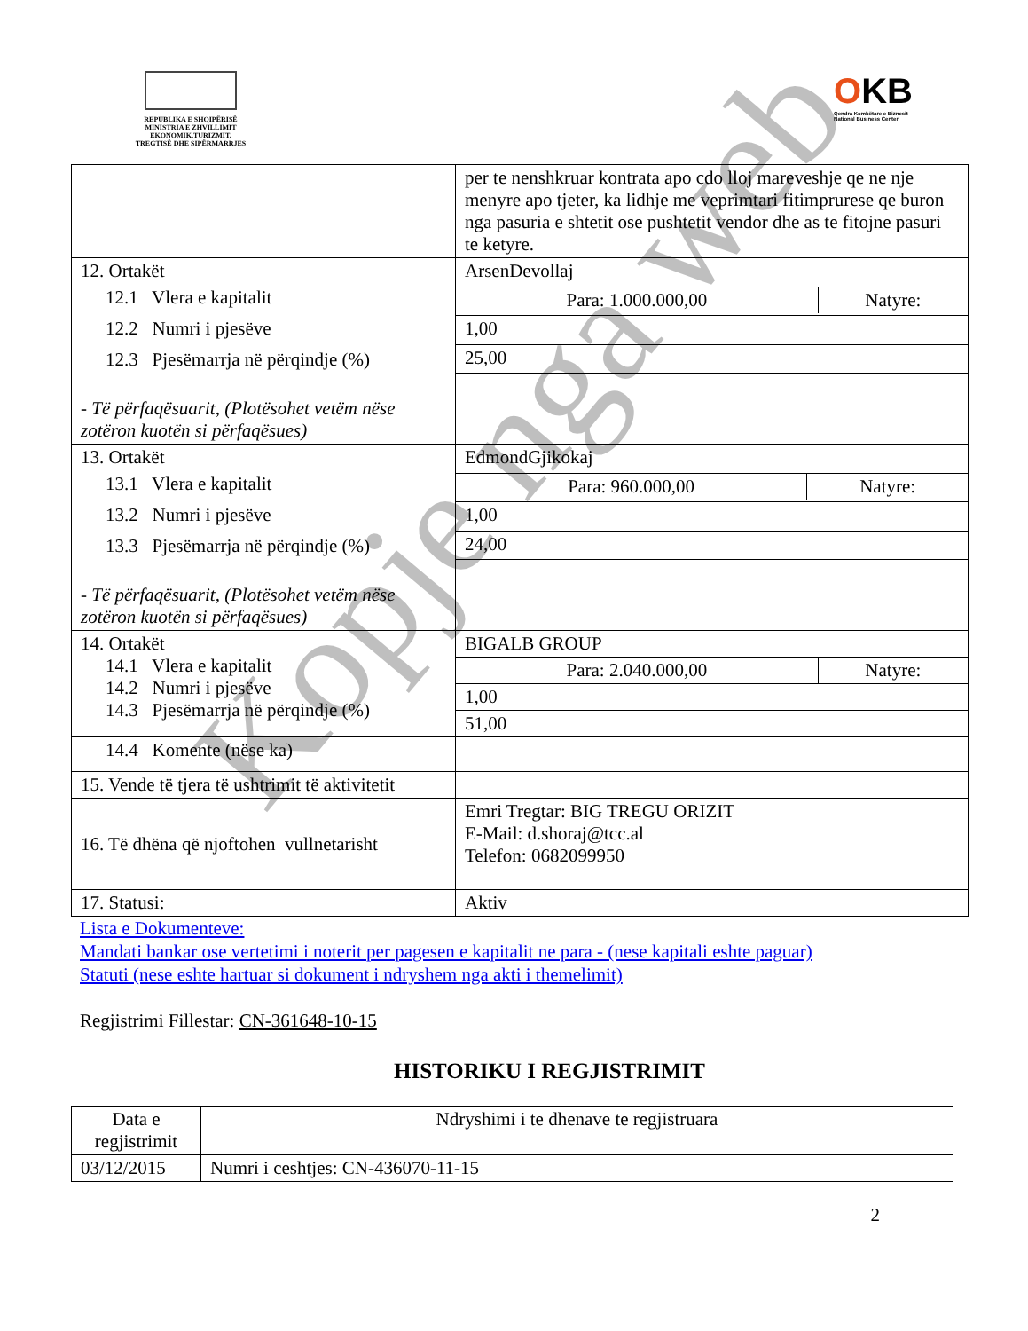REPUBLIKA E SHQIPËRISË
MINISTRIA E ZHVILLIMIT EKONOMIK,TURIZMIT,
TREGTISË DHE SIPËRMARRJES
OKB
Qendra Kombëtare e Biznesit
National Business Center
| | per te nenshkruar kontrata apo cdo lloj mareveshje qe ne nje menyre apo tjeter, ka lidhje me veprimtari fitimprurese qe buron nga pasuria e shtetit ose pushtetit vendor dhe as te fitojne pasuri te ketyre. |
| 12. Ortakët 12.1 Vlera e kapitalit 12.2 Numri i pjesëve 12.3 Pjesëmarrja në përqindje (%) - Të përfaqësuarit, (Plotësohet vetëm nëse zotëron kuotën si përfaqësues) | ArsenDevollaj |
| | / Para: 1.000.000,00 / Natyre: / |
| | 1,00 |
| | 25,00 |
| 13. Ortakët 13.1 Vlera e kapitalit 13.2 Numri i pjesëve 13.3 Pjesëmarrja në përqindje (%) - Të përfaqësuarit, (Plotësohet vetëm nëse zotëron kuotën si përfaqësues) | EdmondGjikokaj |
| | / Para: 960.000,00 / Natyre: / |
| | 1,00 |
| | 24,00 |
| 14. Ortakët 14.1 Vlera e kapitalit 14.2 Numri i pjesëve 14.3 Pjesëmarrja në përqindje (%) | BIGALB GROUP |
| | / Para: 2.040.000,00 / Natyre: / |
| | 1,00 |
| | 51,00 |
| 14.4 Komente (nëse ka) | |
| 15. Vende të tjera të ushtrimit të aktivitetit | |
| 16. Të dhëna që njoftohen vullnetarisht | Emri Tregtar: BIG TREGU ORIZIT E-Mail: d.shoraj@tcc.al Telefon: 0682099950 |
| 17. Statusi: | Aktiv |
Lista e Dokumenteve:
Mandati bankar ose vertetimi i noterit per pagesen e kapitalit ne para - (nese kapitali eshte paguar)
Statuti (nese eshte hartuar si dokument i ndryshem nga akti i themelimit)
Regjistrimi Fillestar: CN-361648-10-15
HISTORIKU I REGJISTRIMIT
| Data e regjistrimit | Ndryshimi i te dhenave te regjistruara |
| 03/12/2015 | Numri i ceshtjes: CN-436070-11-15 |
2
Kopje nga web